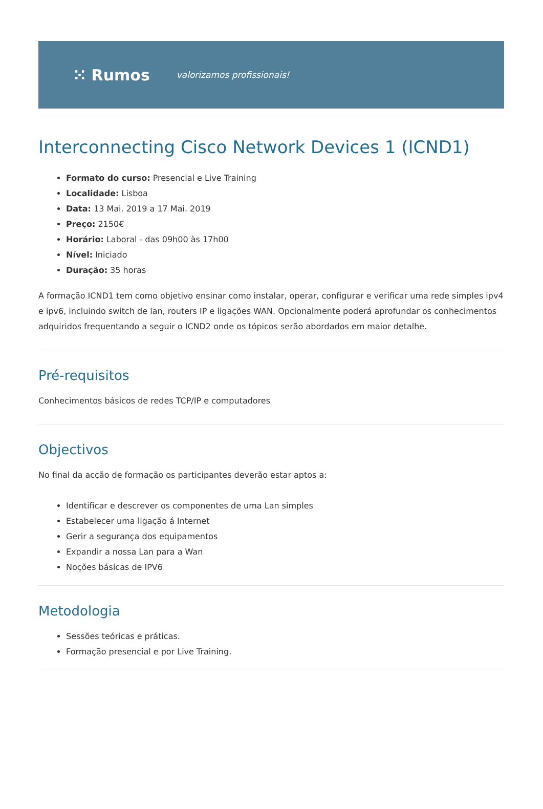⁙ Rumos valorizamos profissionais!
Interconnecting Cisco Network Devices 1 (ICND1)
Formato do curso: Presencial e Live Training
Localidade: Lisboa
Data: 13 Mai. 2019 a 17 Mai. 2019
Preço: 2150€
Horário: Laboral - das 09h00 às 17h00
Nível: Iniciado
Duração: 35 horas
A formação ICND1 tem como objetivo ensinar como instalar, operar, configurar e verificar uma rede simples ipv4 e ipv6, incluindo switch de lan, routers IP e ligações WAN. Opcionalmente poderá aprofundar os conhecimentos adquiridos frequentando a seguir o ICND2 onde os tópicos serão abordados em maior detalhe.
Pré-requisitos
Conhecimentos básicos de redes TCP/IP e computadores
Objectivos
No final da acção de formação os participantes deverão estar aptos a:
Identificar e descrever os componentes de uma Lan simples
Estabelecer uma ligação á Internet
Gerir a segurança dos equipamentos
Expandir a nossa Lan para a Wan
Noções básicas de IPV6
Metodologia
Sessões teóricas e práticas.
Formação presencial e por Live Training.